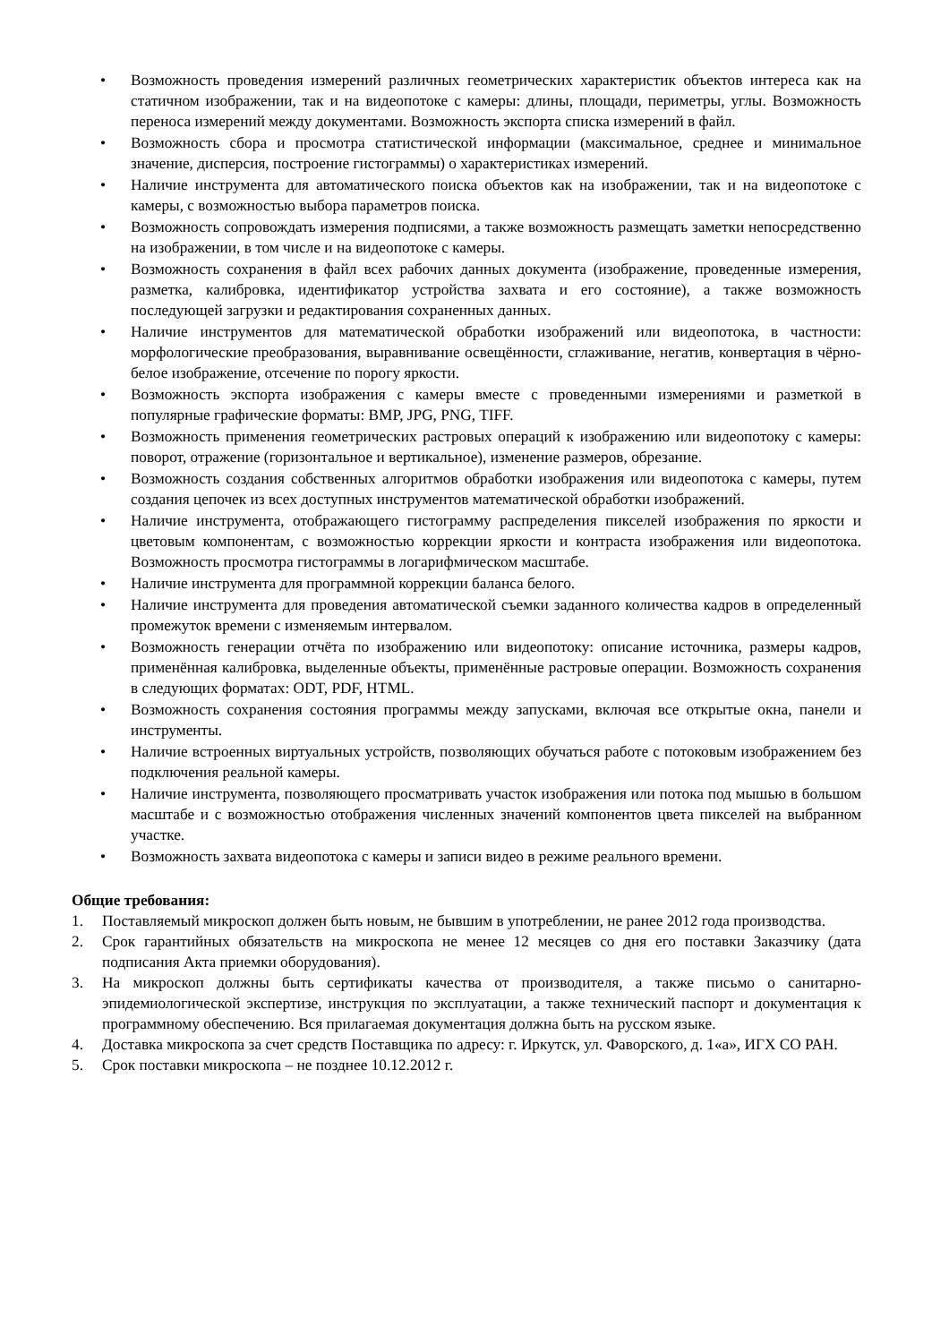• Возможность проведения измерений различных геометрических характеристик объектов интереса как на статичном изображении, так и на видеопотоке с камеры: длины, площади, периметры, углы. Возможность переноса измерений между документами. Возможность экспорта списка измерений в файл.
• Возможность сбора и просмотра статистической информации (максимальное, среднее и минимальное значение, дисперсия, построение гистограммы) о характеристиках измерений.
• Наличие инструмента для автоматического поиска объектов как на изображении, так и на видеопотоке с камеры, с возможностью выбора параметров поиска.
• Возможность сопровождать измерения подписями, а также возможность размещать заметки непосредственно на изображении, в том числе и на видеопотоке с камеры.
• Возможность сохранения в файл всех рабочих данных документа (изображение, проведенные измерения, разметка, калибровка, идентификатор устройства захвата и его состояние), а также возможность последующей загрузки и редактирования сохраненных данных.
• Наличие инструментов для математической обработки изображений или видеопотока, в частности: морфологические преобразования, выравнивание освещённости, сглаживание, негатив, конвертация в чёрно-белое изображение, отсечение по порогу яркости.
• Возможность экспорта изображения с камеры вместе с проведенными измерениями и разметкой в популярные графические форматы: BMP, JPG, PNG, TIFF.
• Возможность применения геометрических растровых операций к изображению или видеопотоку с камеры: поворот, отражение (горизонтальное и вертикальное), изменение размеров, обрезание.
• Возможность создания собственных алгоритмов обработки изображения или видеопотока с камеры, путем создания цепочек из всех доступных инструментов математической обработки изображений.
• Наличие инструмента, отображающего гистограмму распределения пикселей изображения по яркости и цветовым компонентам, с возможностью коррекции яркости и контраста изображения или видеопотока. Возможность просмотра гистограммы в логарифмическом масштабе.
• Наличие инструмента для программной коррекции баланса белого.
• Наличие инструмента для проведения автоматической съемки заданного количества кадров в определенный промежуток времени с изменяемым интервалом.
• Возможность генерации отчёта по изображению или видеопотоку: описание источника, размеры кадров, применённая калибровка, выделенные объекты, применённые растровые операции. Возможность сохранения в следующих форматах: ODT, PDF, HTML.
• Возможность сохранения состояния программы между запусками, включая все открытые окна, панели и инструменты.
• Наличие встроенных виртуальных устройств, позволяющих обучаться работе с потоковым изображением без подключения реальной камеры.
• Наличие инструмента, позволяющего просматривать участок изображения или потока под мышью в большом масштабе и с возможностью отображения численных значений компонентов цвета пикселей на выбранном участке.
• Возможность захвата видеопотока с камеры и записи видео в режиме реального времени.
Общие требования:
1. Поставляемый микроскоп должен быть новым, не бывшим в употреблении, не ранее 2012 года производства.
2. Срок гарантийных обязательств на микроскопа не менее 12 месяцев со дня его поставки Заказчику (дата подписания Акта приемки оборудования).
3. На микроскоп должны быть сертификаты качества от производителя, а также письмо о санитарно-эпидемиологической экспертизе, инструкция по эксплуатации, а также технический паспорт и документация к программному обеспечению. Вся прилагаемая документация должна быть на русском языке.
4. Доставка микроскопа за счет средств Поставщика по адресу: г. Иркутск, ул. Фаворского, д. 1«а», ИГХ СО РАН.
5. Срок поставки микроскопа – не позднее 10.12.2012 г.